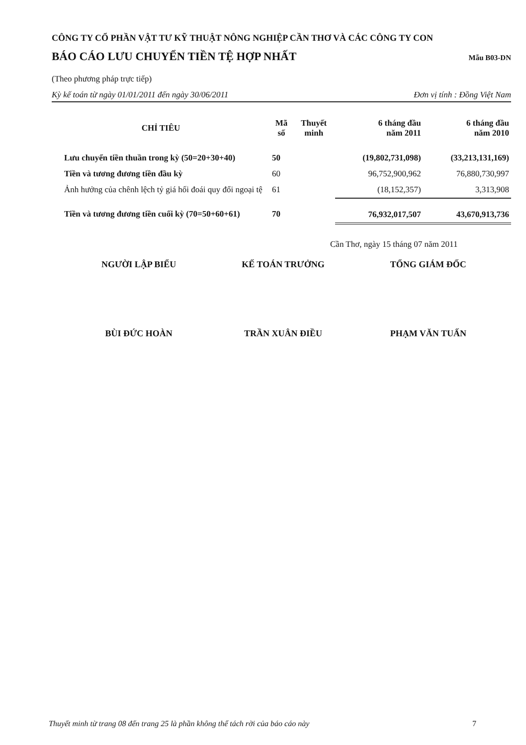CÔNG TY CỔ PHẦN VẬT TƯ KỸ THUẬT NÔNG NGHIỆP CẦN THƠ VÀ CÁC CÔNG TY CON
BÁO CÁO LƯU CHUYỂN TIỀN TỆ HỢP NHẤT Mẫu B03-DN
(Theo phương pháp trực tiếp)
Kỳ kế toán từ ngày 01/01/2011 đến ngày 30/06/2011 Đơn vị tính : Đồng Việt Nam
| CHỈ TIÊU | Mã số | Thuyết minh | 6 tháng đầu năm 2011 | 6 tháng đầu năm 2010 |
| --- | --- | --- | --- | --- |
| Lưu chuyển tiền thuần trong kỳ (50=20+30+40) | 50 | | (19,802,731,098) | (33,213,131,169) |
| Tiền và tương đương tiền đầu kỳ | 60 | | 96,752,900,962 | 76,880,730,997 |
| Ảnh hưởng của chênh lệch tỷ giá hối đoái quy đổi ngoại tệ | 61 | | (18,152,357) | 3,313,908 |
| Tiền và tương đương tiền cuối kỳ (70=50+60+61) | 70 | | 76,932,017,507 | 43,670,913,736 |
Cần Thơ, ngày 15 tháng 07 năm 2011
NGƯỜI LẬP BIỂU
BÙI ĐỨC HOÀN
KẾ TOÁN TRƯỞNG
TRẦN XUÂN ĐIỀU
TỔNG GIÁM ĐỐC
PHẠM VĂN TUẤN
Thuyết minh từ trang 08 đến trang 25 là phần không thể tách rời của báo cáo này 7